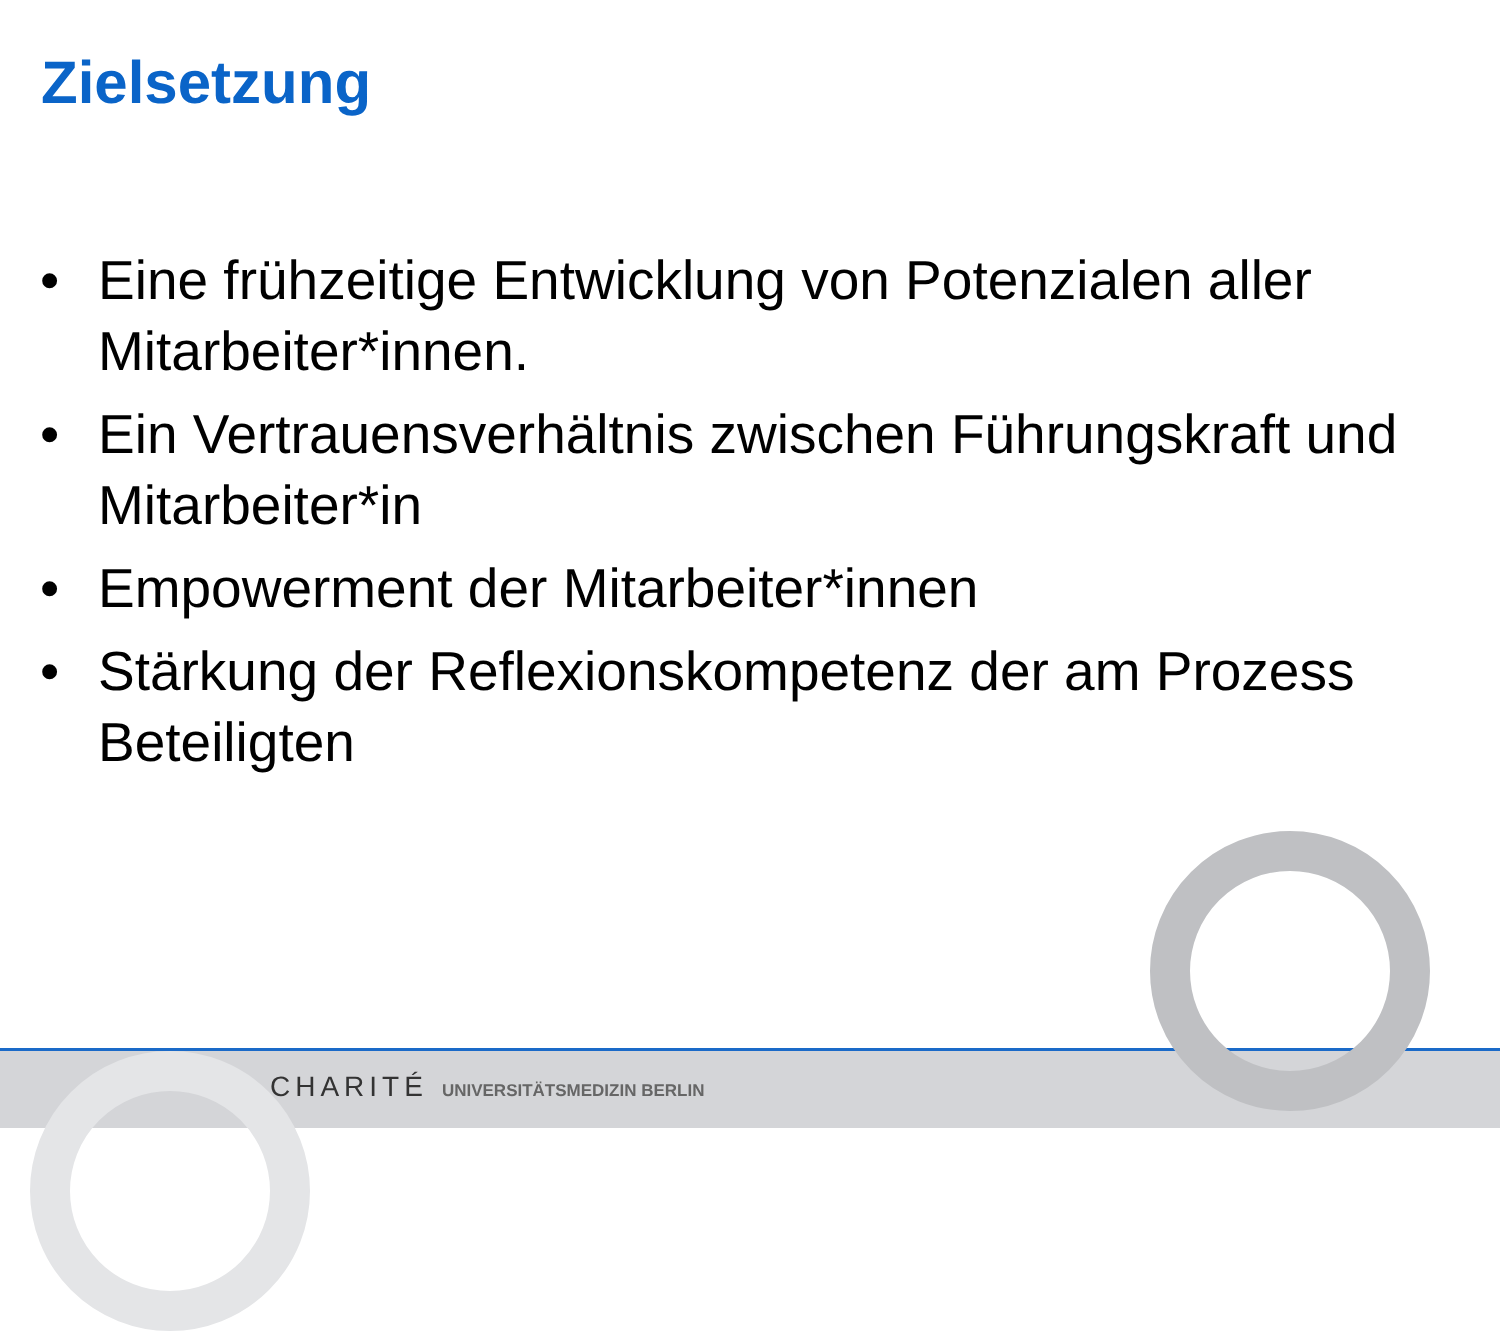Zielsetzung
• Eine frühzeitige Entwicklung von Potenzialen aller Mitarbeiter*innen.
• Ein Vertrauensverhältnis zwischen Führungskraft und Mitarbeiter*in
• Empowerment der Mitarbeiter*innen
• Stärkung der Reflexionskompetenz der am Prozess Beteiligten
CHARITÉ UNIVERSITÄTSMEDIZIN BERLIN